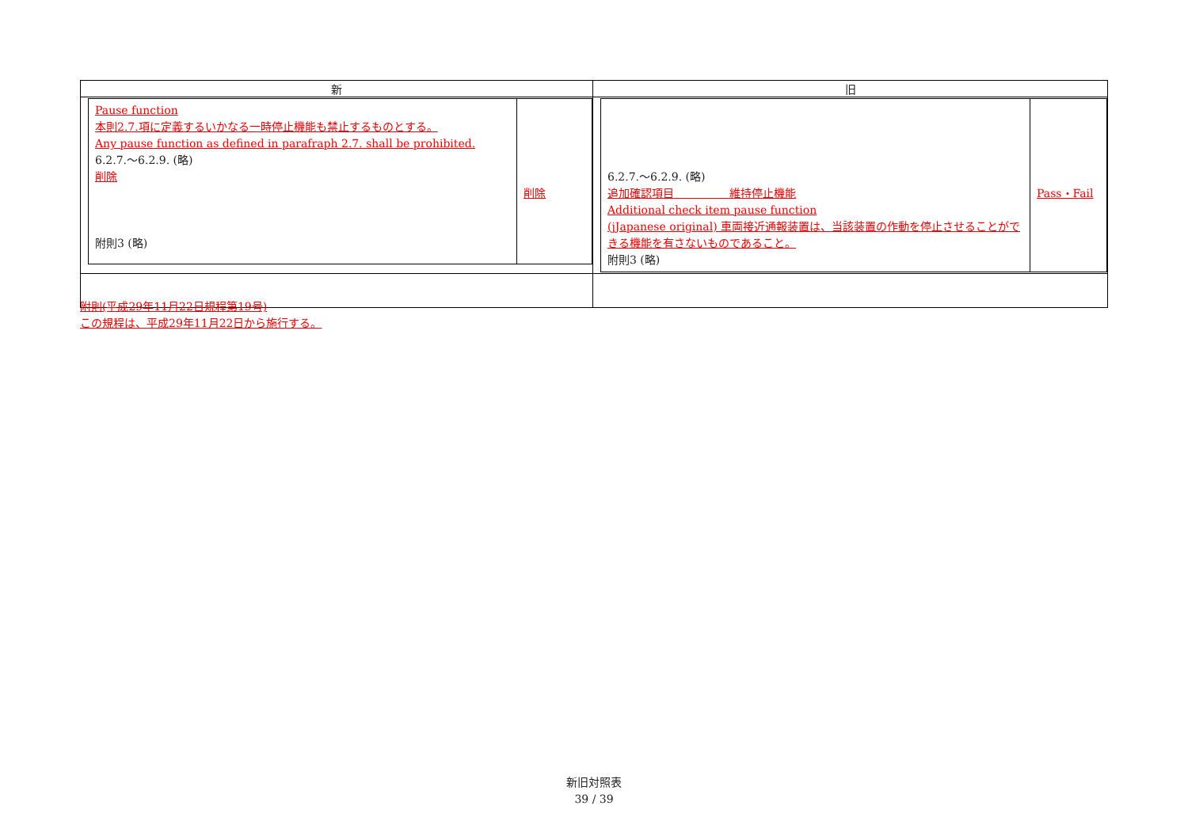| 新 | 旧 |
| --- | --- |
| / Pause function 本則2.7.項に定義するいかなる一時停止機能も禁止するものとする。 Any pause function as defined in parafraph 2.7. shall be prohibited. 6.2.7.～6.2.9. (略) 削除 附則3 (略) / 削除 / | / 6.2.7.～6.2.9. (略) 追加確認項目 維持停止機能 Additional check item pause function (jJapanese original) 車両接近通報装置は、当該装置の作動を停止させることができる機能を有さないものであること。 附則3 (略) / Pass・Fail / |
附則(平成29年11月22日規程第19号)
この規程は、平成29年11月22日から施行する。
新旧対照表
39 / 39